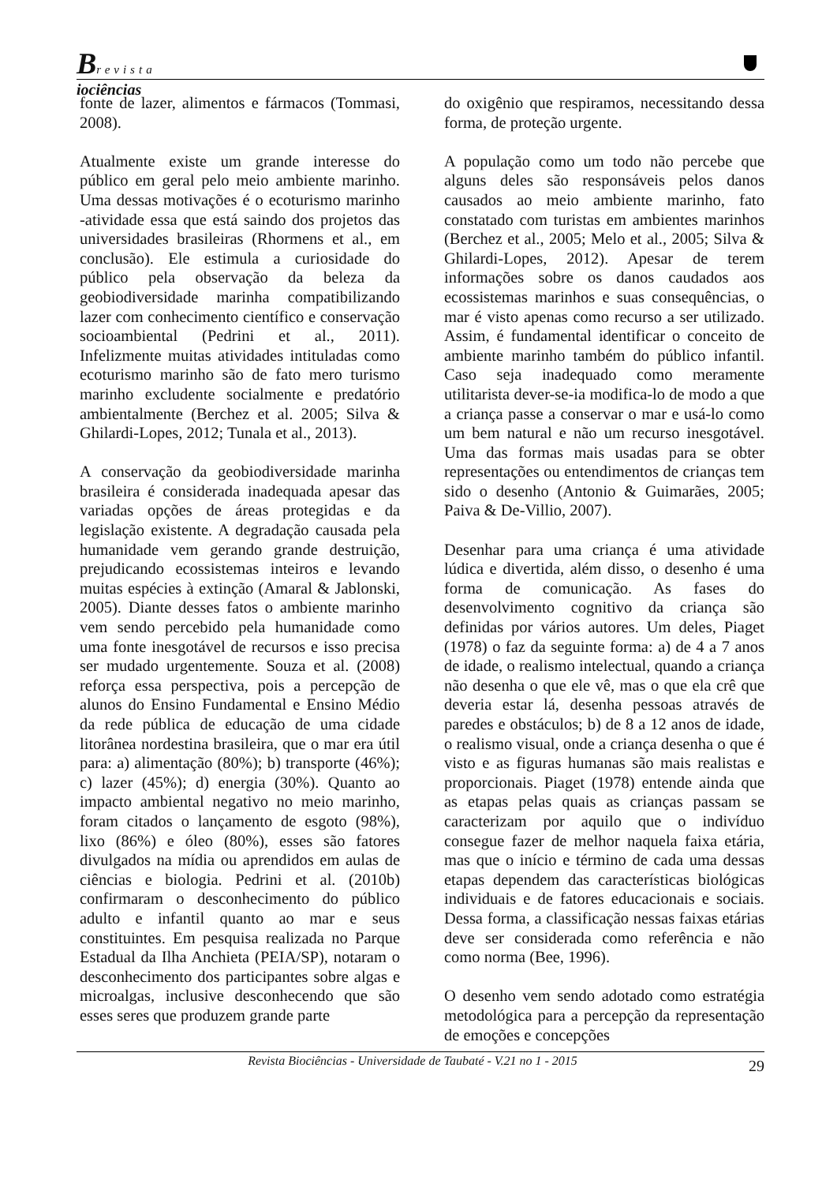Brevista
iociências
fonte de lazer, alimentos e fármacos (Tommasi, 2008).
Atualmente existe um grande interesse do público em geral pelo meio ambiente marinho. Uma dessas motivações é o ecoturismo marinho -atividade essa que está saindo dos projetos das universidades brasileiras (Rhormens et al., em conclusão). Ele estimula a curiosidade do público pela observação da beleza da geobiodiversidade marinha compatibilizando lazer com conhecimento científico e conservação socioambiental (Pedrini et al., 2011). Infelizmente muitas atividades intituladas como ecoturismo marinho são de fato mero turismo marinho excludente socialmente e predatório ambientalmente (Berchez et al. 2005; Silva & Ghilardi-Lopes, 2012; Tunala et al., 2013).
A conservação da geobiodiversidade marinha brasileira é considerada inadequada apesar das variadas opções de áreas protegidas e da legislação existente. A degradação causada pela humanidade vem gerando grande destruição, prejudicando ecossistemas inteiros e levando muitas espécies à extinção (Amaral & Jablonski, 2005). Diante desses fatos o ambiente marinho vem sendo percebido pela humanidade como uma fonte inesgotável de recursos e isso precisa ser mudado urgentemente. Souza et al. (2008) reforça essa perspectiva, pois a percepção de alunos do Ensino Fundamental e Ensino Médio da rede pública de educação de uma cidade litorânea nordestina brasileira, que o mar era útil para: a) alimentação (80%); b) transporte (46%); c) lazer (45%); d) energia (30%). Quanto ao impacto ambiental negativo no meio marinho, foram citados o lançamento de esgoto (98%), lixo (86%) e óleo (80%), esses são fatores divulgados na mídia ou aprendidos em aulas de ciências e biologia. Pedrini et al. (2010b) confirmaram o desconhecimento do público adulto e infantil quanto ao mar e seus constituintes. Em pesquisa realizada no Parque Estadual da Ilha Anchieta (PEIA/SP), notaram o desconhecimento dos participantes sobre algas e microalgas, inclusive desconhecendo que são esses seres que produzem grande parte
do oxigênio que respiramos, necessitando dessa forma, de proteção urgente.
A população como um todo não percebe que alguns deles são responsáveis pelos danos causados ao meio ambiente marinho, fato constatado com turistas em ambientes marinhos (Berchez et al., 2005; Melo et al., 2005; Silva & Ghilardi-Lopes, 2012). Apesar de terem informações sobre os danos caudados aos ecossistemas marinhos e suas consequências, o mar é visto apenas como recurso a ser utilizado. Assim, é fundamental identificar o conceito de ambiente marinho também do público infantil. Caso seja inadequado como meramente utilitarista dever-se-ia modifica-lo de modo a que a criança passe a conservar o mar e usá-lo como um bem natural e não um recurso inesgotável. Uma das formas mais usadas para se obter representações ou entendimentos de crianças tem sido o desenho (Antonio & Guimarães, 2005; Paiva & De-Villio, 2007).
Desenhar para uma criança é uma atividade lúdica e divertida, além disso, o desenho é uma forma de comunicação. As fases do desenvolvimento cognitivo da criança são definidas por vários autores. Um deles, Piaget (1978) o faz da seguinte forma: a) de 4 a 7 anos de idade, o realismo intelectual, quando a criança não desenha o que ele vê, mas o que ela crê que deveria estar lá, desenha pessoas através de paredes e obstáculos; b) de 8 a 12 anos de idade, o realismo visual, onde a criança desenha o que é visto e as figuras humanas são mais realistas e proporcionais. Piaget (1978) entende ainda que as etapas pelas quais as crianças passam se caracterizam por aquilo que o indivíduo consegue fazer de melhor naquela faixa etária, mas que o início e término de cada uma dessas etapas dependem das características biológicas individuais e de fatores educacionais e sociais. Dessa forma, a classificação nessas faixas etárias deve ser considerada como referência e não como norma (Bee, 1996).
O desenho vem sendo adotado como estratégia metodológica para a percepção da representação de emoções e concepções
Revista Biociências - Universidade de Taubaté - V.21 no 1 - 2015
29